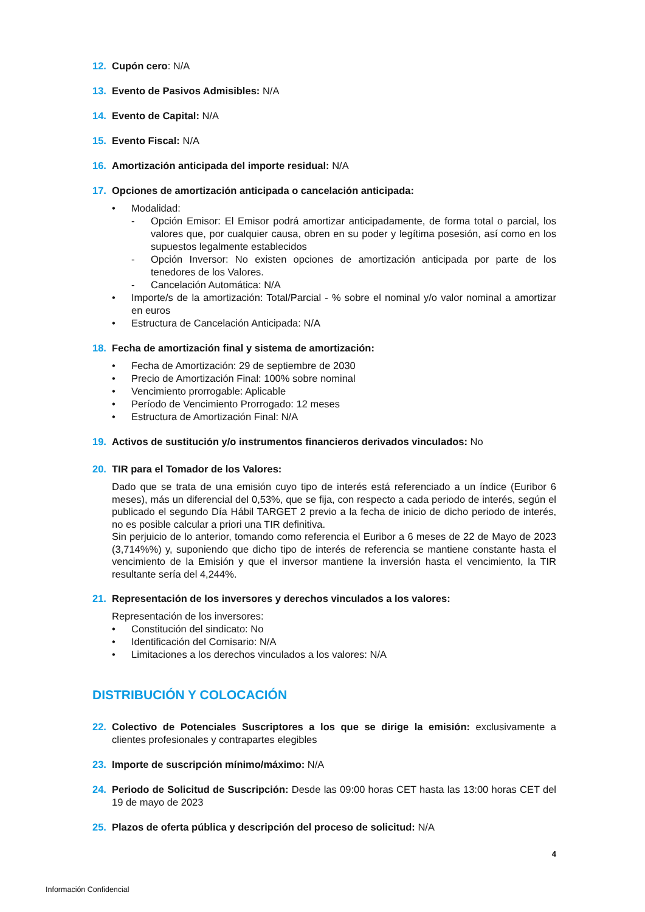12. Cupón cero: N/A
13. Evento de Pasivos Admisibles: N/A
14. Evento de Capital: N/A
15. Evento Fiscal: N/A
16. Amortización anticipada del importe residual: N/A
17. Opciones de amortización anticipada o cancelación anticipada:
• Modalidad:
- Opción Emisor: El Emisor podrá amortizar anticipadamente, de forma total o parcial, los valores que, por cualquier causa, obren en su poder y legítima posesión, así como en los supuestos legalmente establecidos
- Opción Inversor: No existen opciones de amortización anticipada por parte de los tenedores de los Valores.
- Cancelación Automática: N/A
• Importe/s de la amortización: Total/Parcial - % sobre el nominal y/o valor nominal a amortizar en euros
• Estructura de Cancelación Anticipada: N/A
18. Fecha de amortización final y sistema de amortización:
• Fecha de Amortización: 29 de septiembre de 2030
• Precio de Amortización Final: 100% sobre nominal
• Vencimiento prorrogable: Aplicable
• Período de Vencimiento Prorrogado: 12 meses
• Estructura de Amortización Final: N/A
19. Activos de sustitución y/o instrumentos financieros derivados vinculados: No
20. TIR para el Tomador de los Valores:
Dado que se trata de una emisión cuyo tipo de interés está referenciado a un índice (Euribor 6 meses), más un diferencial del 0,53%, que se fija, con respecto a cada periodo de interés, según el publicado el segundo Día Hábil TARGET 2 previo a la fecha de inicio de dicho periodo de interés, no es posible calcular a priori una TIR definitiva.
Sin perjuicio de lo anterior, tomando como referencia el Euribor a 6 meses de 22 de Mayo de 2023 (3,714%%) y, suponiendo que dicho tipo de interés de referencia se mantiene constante hasta el vencimiento de la Emisión y que el inversor mantiene la inversión hasta el vencimiento, la TIR resultante sería del 4,244%.
21. Representación de los inversores y derechos vinculados a los valores:
Representación de los inversores:
• Constitución del sindicato: No
• Identificación del Comisario: N/A
• Limitaciones a los derechos vinculados a los valores: N/A
DISTRIBUCIÓN Y COLOCACIÓN
22. Colectivo de Potenciales Suscriptores a los que se dirige la emisión: exclusivamente a clientes profesionales y contrapartes elegibles
23. Importe de suscripción mínimo/máximo: N/A
24. Periodo de Solicitud de Suscripción: Desde las 09:00 horas CET hasta las 13:00 horas CET del 19 de mayo de 2023
25. Plazos de oferta pública y descripción del proceso de solicitud: N/A
4
Información Confidencial